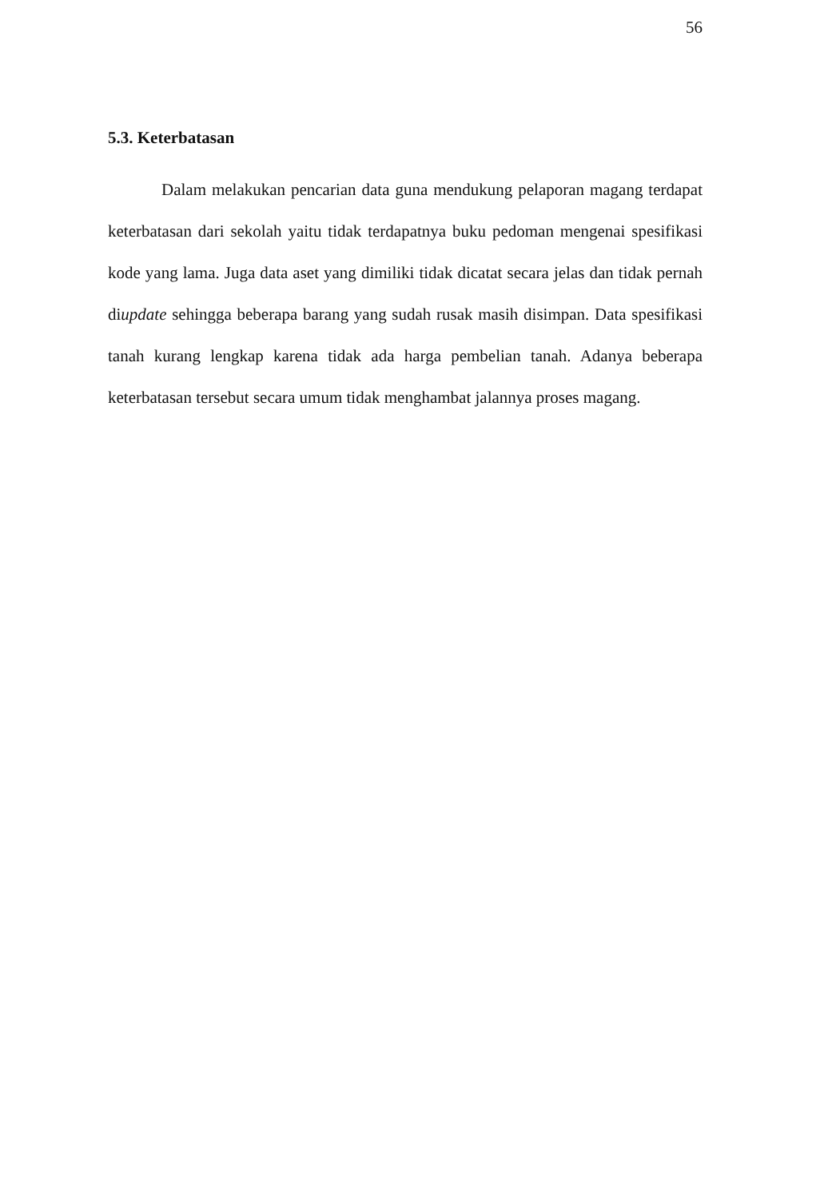56
5.3. Keterbatasan
Dalam melakukan pencarian data guna mendukung pelaporan magang terdapat keterbatasan dari sekolah yaitu tidak terdapatnya buku pedoman mengenai spesifikasi kode yang lama. Juga data aset yang dimiliki tidak dicatat secara jelas dan tidak pernah diupdate sehingga beberapa barang yang sudah rusak masih disimpan. Data spesifikasi tanah kurang lengkap karena tidak ada harga pembelian tanah. Adanya beberapa keterbatasan tersebut secara umum tidak menghambat jalannya proses magang.